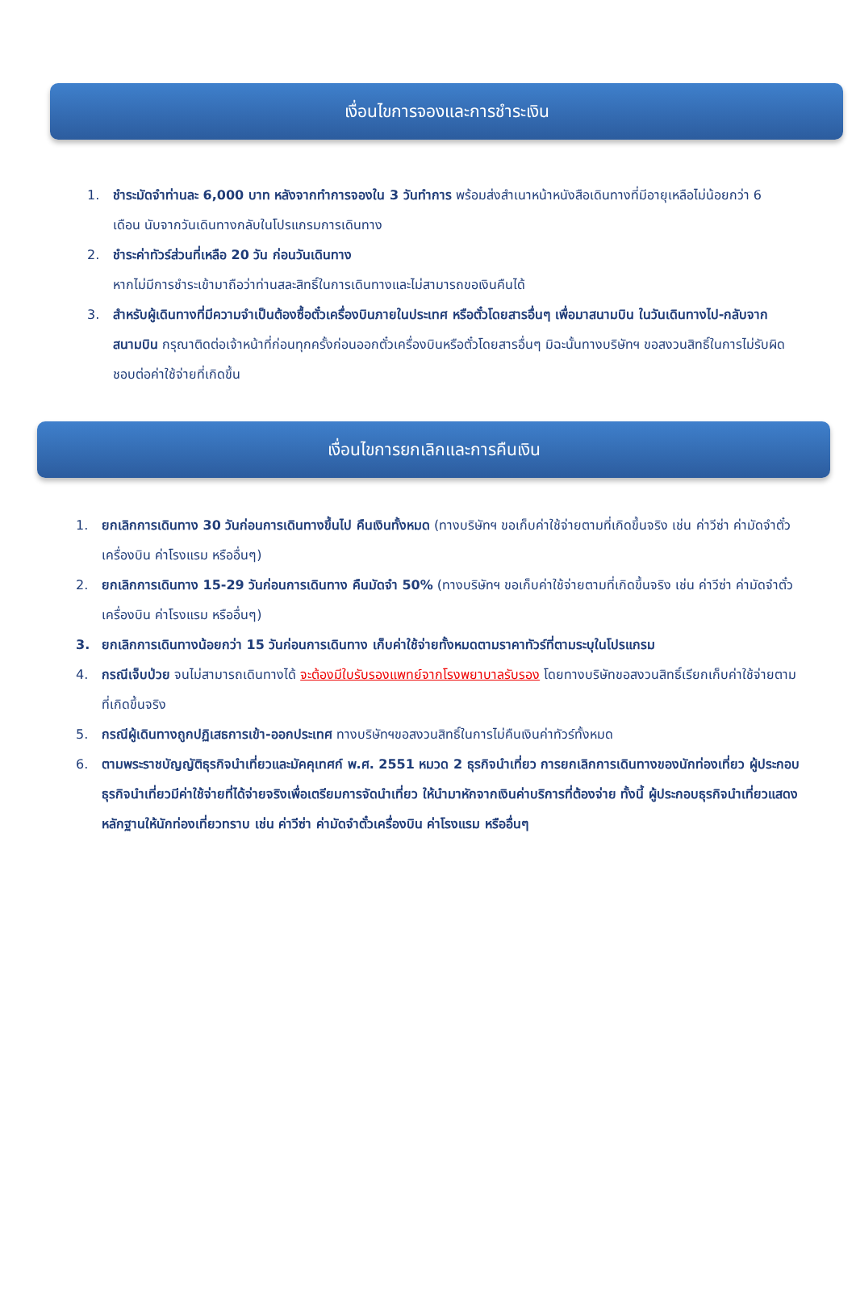เงื่อนไขการจองและการชำระเงิน
1. ชำระมัดจำท่านละ 6,000 บาท หลังจากทำการจองใน 3 วันทำการ พร้อมส่งสำเนาหน้าหนังสือเดินทางที่มีอายุเหลือไม่น้อยกว่า 6 เดือน นับจากวันเดินทางกลับในโปรแกรมการเดินทาง
2. ชำระค่าทัวร์ส่วนที่เหลือ 20 วัน ก่อนวันเดินทาง
หากไม่มีการชำระเข้ามาถือว่าท่านสละสิทธิ์ในการเดินทางและไม่สามารถขอเงินคืนได้
3. สำหรับผู้เดินทางที่มีความจำเป็นต้องซื้อตั๋วเครื่องบินภายในประเทศ หรือตั๋วโดยสารอื่นๆ เพื่อมาสนามบิน ในวันเดินทางไป-กลับจากสนามบิน กรุณาติดต่อเจ้าหน้าที่ก่อนทุกครั้งก่อนออกตั๋วเครื่องบินหรือตั๋วโดยสารอื่นๆ มิฉะนั้นทางบริษัทฯ ขอสงวนสิทธิ์ในการไม่รับผิดชอบต่อค่าใช้จ่ายที่เกิดขึ้น
เงื่อนไขการยกเลิกและการคืนเงิน
1. ยกเลิกการเดินทาง 30 วันก่อนการเดินทางขึ้นไป คืนเงินทั้งหมด (ทางบริษัทฯ ขอเก็บค่าใช้จ่ายตามที่เกิดขึ้นจริง เช่น ค่าวีซ่า ค่ามัดจำตั๋วเครื่องบิน ค่าโรงแรม หรืออื่นๆ)
2. ยกเลิกการเดินทาง 15-29 วันก่อนการเดินทาง คืนมัดจำ 50% (ทางบริษัทฯ ขอเก็บค่าใช้จ่ายตามที่เกิดขึ้นจริง เช่น ค่าวีซ่า ค่ามัดจำตั๋วเครื่องบิน ค่าโรงแรม หรืออื่นๆ)
3. ยกเลิกการเดินทางน้อยกว่า 15 วันก่อนการเดินทาง เก็บค่าใช้จ่ายทั้งหมดตามราคาทัวร์ที่ตามระบุในโปรแกรม
4. กรณีเจ็บป่วย จนไม่สามารถเดินทางได้ จะต้องมีใบรับรองแพทย์จากโรงพยาบาลรับรอง โดยทางบริษัทขอสงวนสิทธิ์เรียกเก็บค่าใช้จ่ายตามที่เกิดขึ้นจริง
5. กรณีผู้เดินทางถูกปฏิเสธการเข้า-ออกประเทศ ทางบริษัทฯขอสงวนสิทธิ์ในการไม่คืนเงินค่าทัวร์ทั้งหมด
6. ตามพระราชบัญญัติธุรกิจนำเที่ยวและมัคคุเทศก์ พ.ศ. 2551 หมวด 2 ธุรกิจนำเที่ยว การยกเลิกการเดินทางของนักท่องเที่ยว ผู้ประกอบธุรกิจนำเที่ยวมีค่าใช้จ่ายที่ได้จ่ายจริงเพื่อเตรียมการจัดนำเที่ยว ให้นำมาหักจากเงินค่าบริการที่ต้องจ่าย ทั้งนี้ ผู้ประกอบธุรกิจนำเที่ยวแสดงหลักฐานให้นักท่องเที่ยวทราบ เช่น ค่าวีซ่า ค่ามัดจำตั๋วเครื่องบิน ค่าโรงแรม หรืออื่นๆ